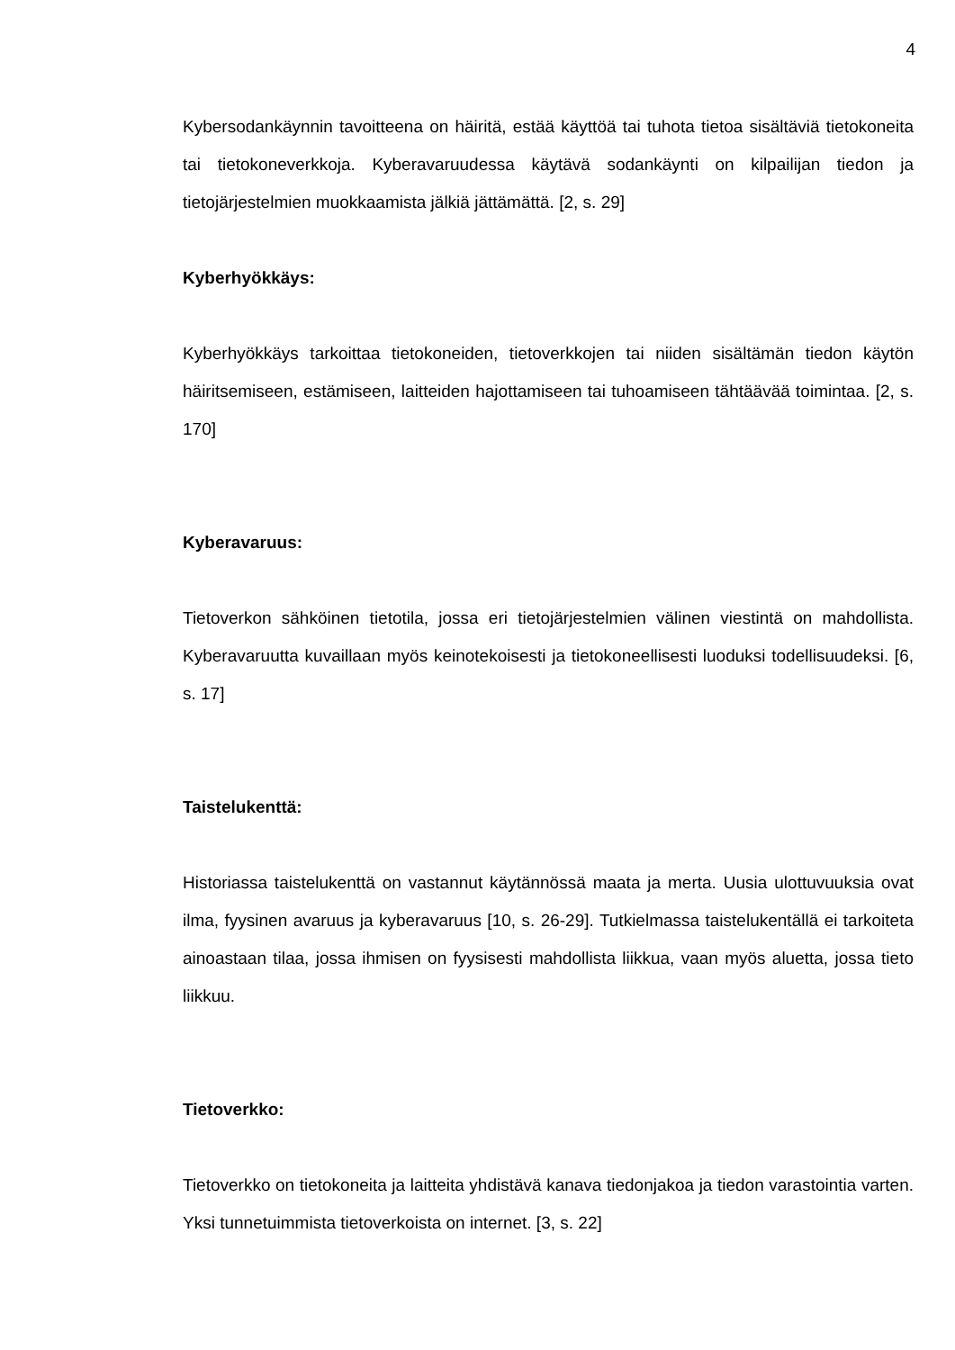4
Kybersodankäynnin tavoitteena on häiritä, estää käyttöä tai tuhota tietoa sisältäviä tietokoneita tai tietokoneverkkoja. Kyberavaruudessa käytävä sodankäynti on kilpailijan tiedon ja tietojärjestelmien muokkaamista jälkiä jättämättä. [2, s. 29]
Kyberhyökkäys:
Kyberhyökkäys tarkoittaa tietokoneiden, tietoverkkojen tai niiden sisältämän tiedon käytön häiritsemiseen, estämiseen, laitteiden hajottamiseen tai tuhoamiseen tähtäävää toimintaa. [2, s. 170]
Kyberavaruus:
Tietoverkon sähköinen tietotila, jossa eri tietojärjestelmien välinen viestintä on mahdollista. Kyberavaruutta kuvaillaan myös keinotekoisesti ja tietokoneellisesti luoduksi todellisuudeksi. [6, s. 17]
Taistelukenttä:
Historiassa taistelukenttä on vastannut käytännössä maata ja merta. Uusia ulottuvuuksia ovat ilma, fyysinen avaruus ja kyberavaruus [10, s. 26-29]. Tutkielmassa taistelukentällä ei tarkoiteta ainoastaan tilaa, jossa ihmisen on fyysisesti mahdollista liikkua, vaan myös aluetta, jossa tieto liikkuu.
Tietoverkko:
Tietoverkko on tietokoneita ja laitteita yhdistävä kanava tiedonjakoa ja tiedon varastointia varten. Yksi tunnetuimmista tietoverkoista on internet. [3, s. 22]